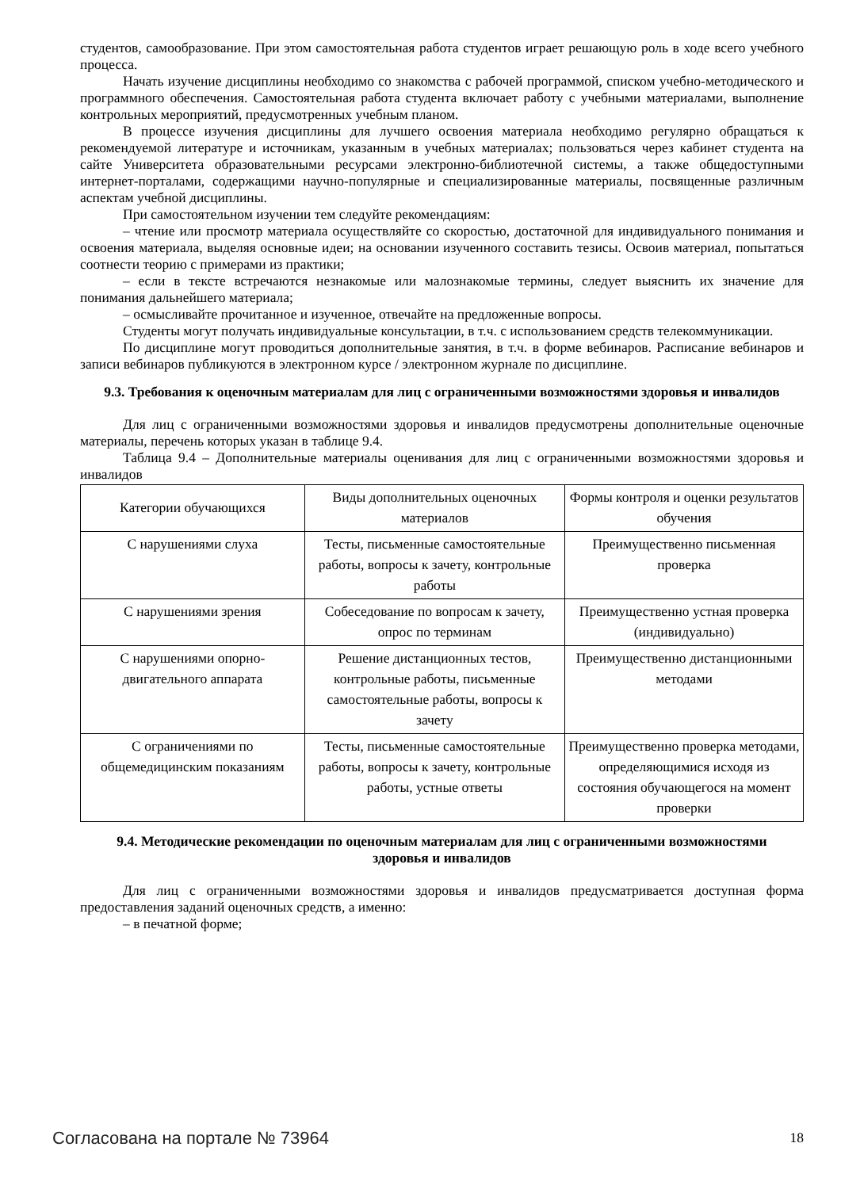студентов, самообразование. При этом самостоятельная работа студентов играет решающую роль в ходе всего учебного процесса.
Начать изучение дисциплины необходимо со знакомства с рабочей программой, списком учебно-методического и программного обеспечения. Самостоятельная работа студента включает работу с учебными материалами, выполнение контрольных мероприятий, предусмотренных учебным планом.
В процессе изучения дисциплины для лучшего освоения материала необходимо регулярно обращаться к рекомендуемой литературе и источникам, указанным в учебных материалах; пользоваться через кабинет студента на сайте Университета образовательными ресурсами электронно-библиотечной системы, а также общедоступными интернет-порталами, содержащими научно-популярные и специализированные материалы, посвященные различным аспектам учебной дисциплины.
При самостоятельном изучении тем следуйте рекомендациям:
– чтение или просмотр материала осуществляйте со скоростью, достаточной для индивидуального понимания и освоения материала, выделяя основные идеи; на основании изученного составить тезисы. Освоив материал, попытаться соотнести теорию с примерами из практики;
– если в тексте встречаются незнакомые или малознакомые термины, следует выяснить их значение для понимания дальнейшего материала;
– осмысливайте прочитанное и изученное, отвечайте на предложенные вопросы.
Студенты могут получать индивидуальные консультации, в т.ч. с использованием средств телекоммуникации.
По дисциплине могут проводиться дополнительные занятия, в т.ч. в форме вебинаров. Расписание вебинаров и записи вебинаров публикуются в электронном курсе / электронном журнале по дисциплине.
9.3. Требования к оценочным материалам для лиц с ограниченными возможностями здоровья и инвалидов
Для лиц с ограниченными возможностями здоровья и инвалидов предусмотрены дополнительные оценочные материалы, перечень которых указан в таблице 9.4.
Таблица 9.4 – Дополнительные материалы оценивания для лиц с ограниченными возможностями здоровья и инвалидов
| Категории обучающихся | Виды дополнительных оценочных материалов | Формы контроля и оценки результатов обучения |
| С нарушениями слуха | Тесты, письменные самостоятельные работы, вопросы к зачету, контрольные работы | Преимущественно письменная проверка |
| С нарушениями зрения | Собеседование по вопросам к зачету, опрос по терминам | Преимущественно устная проверка (индивидуально) |
| С нарушениями опорно-двигательного аппарата | Решение дистанционных тестов, контрольные работы, письменные самостоятельные работы, вопросы к зачету | Преимущественно дистанционными методами |
| С ограничениями по общемедицинским показаниям | Тесты, письменные самостоятельные работы, вопросы к зачету, контрольные работы, устные ответы | Преимущественно проверка методами, определяющимися исходя из состояния обучающегося на момент проверки |
9.4. Методические рекомендации по оценочным материалам для лиц с ограниченными возможностями здоровья и инвалидов
Для лиц с ограниченными возможностями здоровья и инвалидов предусматривается доступная форма предоставления заданий оценочных средств, а именно:
– в печатной форме;
Согласована на портале № 73964 18